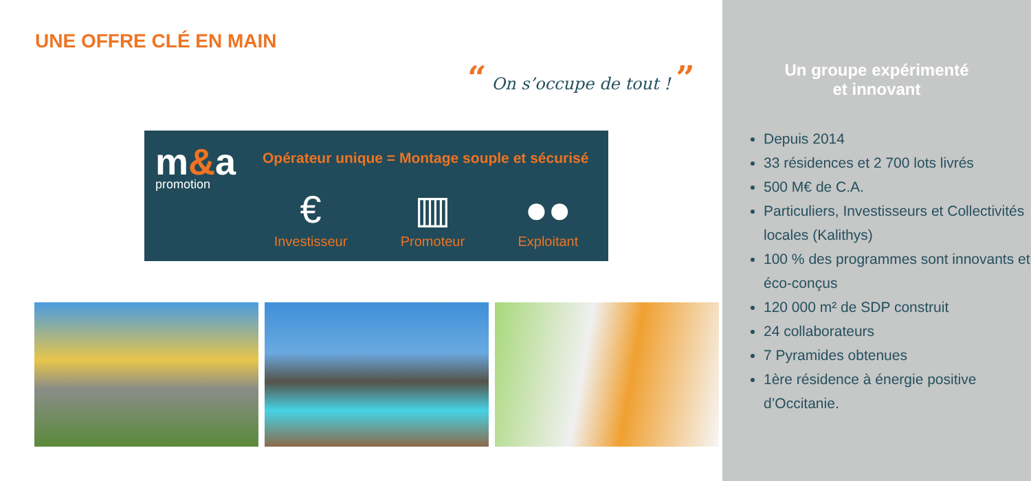UNE OFFRE CLÉ EN MAIN
“ On s’occupe de tout ! ”
m&a
promotion
Opérateur unique = Montage souple et sécurisé
€
Investisseur
▥
Promoteur
●●
Exploitant
Un groupe expérimenté
et innovant
Depuis 2014
33 résidences et 2 700 lots livrés
500 M€ de C.A.
Particuliers, Investisseurs et Collectivités locales (Kalithys)
100 % des programmes sont innovants et éco-conçus
120 000 m² de SDP construit
24 collaborateurs
7 Pyramides obtenues
1ère résidence à énergie positive d’Occitanie.